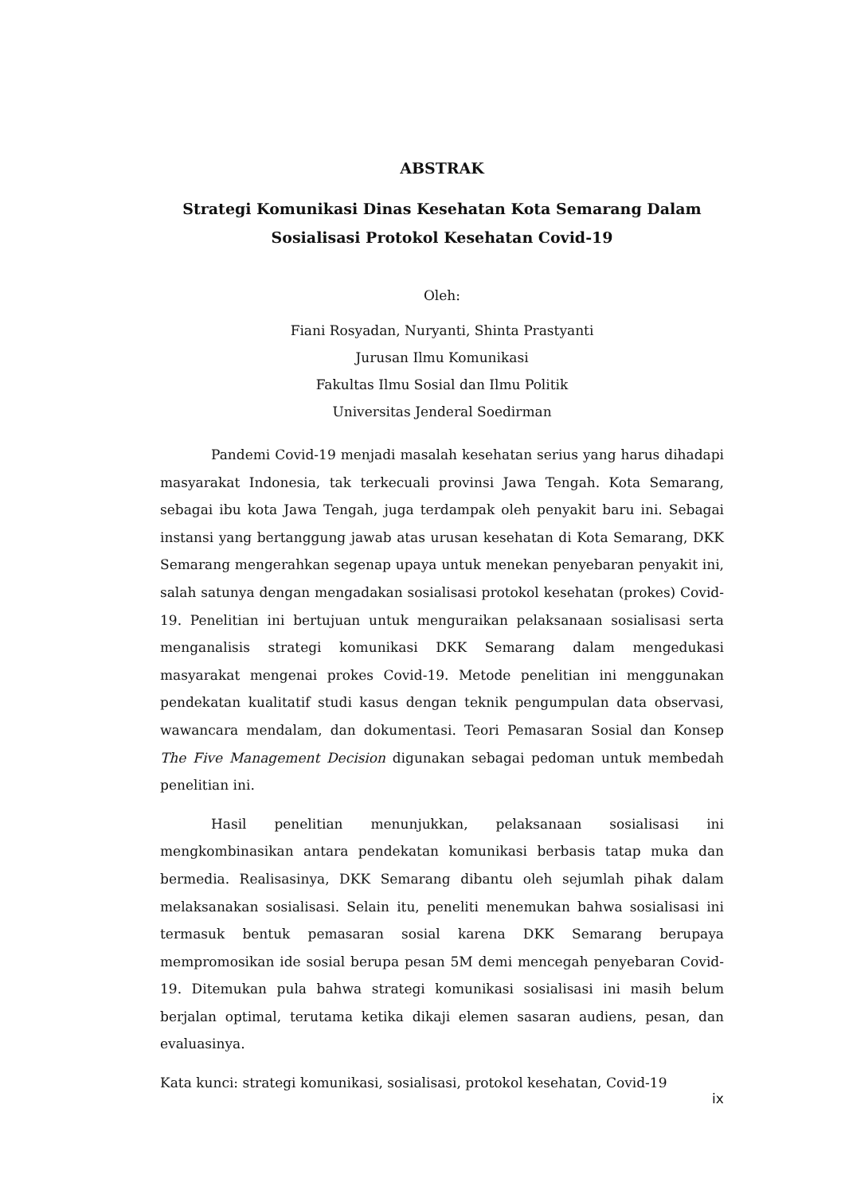ABSTRAK
Strategi Komunikasi Dinas Kesehatan Kota Semarang Dalam Sosialisasi Protokol Kesehatan Covid-19
Oleh:
Fiani Rosyadan, Nuryanti, Shinta Prastyanti
Jurusan Ilmu Komunikasi
Fakultas Ilmu Sosial dan Ilmu Politik
Universitas Jenderal Soedirman
Pandemi Covid-19 menjadi masalah kesehatan serius yang harus dihadapi masyarakat Indonesia, tak terkecuali provinsi Jawa Tengah. Kota Semarang, sebagai ibu kota Jawa Tengah, juga terdampak oleh penyakit baru ini. Sebagai instansi yang bertanggung jawab atas urusan kesehatan di Kota Semarang, DKK Semarang mengerahkan segenap upaya untuk menekan penyebaran penyakit ini, salah satunya dengan mengadakan sosialisasi protokol kesehatan (prokes) Covid-19. Penelitian ini bertujuan untuk menguraikan pelaksanaan sosialisasi serta menganalisis strategi komunikasi DKK Semarang dalam mengedukasi masyarakat mengenai prokes Covid-19. Metode penelitian ini menggunakan pendekatan kualitatif studi kasus dengan teknik pengumpulan data observasi, wawancara mendalam, dan dokumentasi. Teori Pemasaran Sosial dan Konsep The Five Management Decision digunakan sebagai pedoman untuk membedah penelitian ini.
Hasil penelitian menunjukkan, pelaksanaan sosialisasi ini mengkombinasikan antara pendekatan komunikasi berbasis tatap muka dan bermedia. Realisasinya, DKK Semarang dibantu oleh sejumlah pihak dalam melaksanakan sosialisasi. Selain itu, peneliti menemukan bahwa sosialisasi ini termasuk bentuk pemasaran sosial karena DKK Semarang berupaya mempromosikan ide sosial berupa pesan 5M demi mencegah penyebaran Covid-19. Ditemukan pula bahwa strategi komunikasi sosialisasi ini masih belum berjalan optimal, terutama ketika dikaji elemen sasaran audiens, pesan, dan evaluasinya.
Kata kunci: strategi komunikasi, sosialisasi, protokol kesehatan, Covid-19
ix